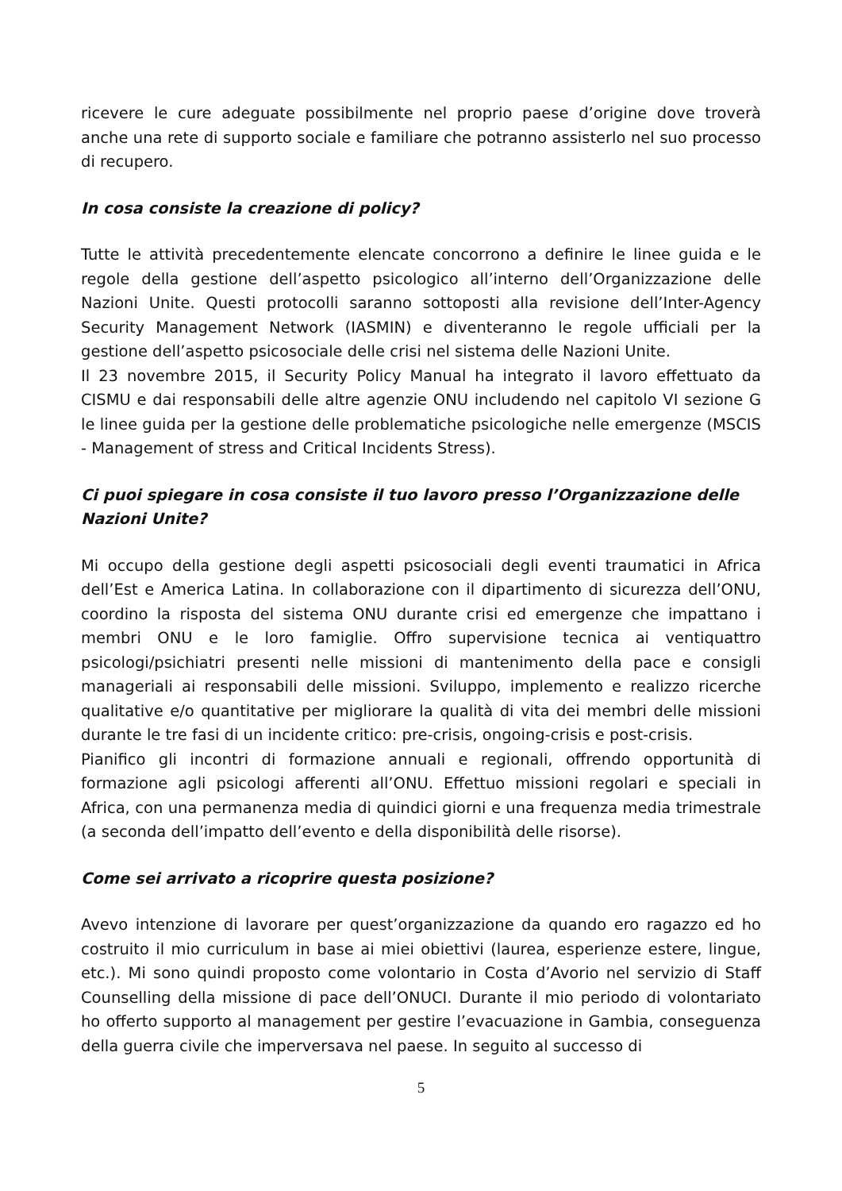ricevere le cure adeguate possibilmente nel proprio paese d’origine dove troverà anche una rete di supporto sociale e familiare che potranno assisterlo nel suo processo di recupero.
In cosa consiste la creazione di policy?
Tutte le attività precedentemente elencate concorrono a definire le linee guida e le regole della gestione dell’aspetto psicologico all’interno dell’Organizzazione delle Nazioni Unite. Questi protocolli saranno sottoposti alla revisione dell’Inter-Agency Security Management Network (IASMIN) e diventeranno le regole ufficiali per la gestione dell’aspetto psicosociale delle crisi nel sistema delle Nazioni Unite.
Il 23 novembre 2015, il Security Policy Manual ha integrato il lavoro effettuato da CISMU e dai responsabili delle altre agenzie ONU includendo nel capitolo VI sezione G le linee guida per la gestione delle problematiche psicologiche nelle emergenze (MSCIS - Management of stress and Critical Incidents Stress).
Ci puoi spiegare in cosa consiste il tuo lavoro presso l’Organizzazione delle Nazioni Unite?
Mi occupo della gestione degli aspetti psicosociali degli eventi traumatici in Africa dell’Est e America Latina. In collaborazione con il dipartimento di sicurezza dell’ONU, coordino la risposta del sistema ONU durante crisi ed emergenze che impattano i membri ONU e le loro famiglie. Offro supervisione tecnica ai ventiquattro psicologi/psichiatri presenti nelle missioni di mantenimento della pace e consigli manageriali ai responsabili delle missioni. Sviluppo, implemento e realizzo ricerche qualitative e/o quantitative per migliorare la qualità di vita dei membri delle missioni durante le tre fasi di un incidente critico: pre-crisis, ongoing-crisis e post-crisis.
Pianifico gli incontri di formazione annuali e regionali, offrendo opportunità di formazione agli psicologi afferenti all’ONU. Effettuo missioni regolari e speciali in Africa, con una permanenza media di quindici giorni e una frequenza media trimestrale (a seconda dell’impatto dell’evento e della disponibilità delle risorse).
Come sei arrivato a ricoprire questa posizione?
Avevo intenzione di lavorare per quest’organizzazione da quando ero ragazzo ed ho costruito il mio curriculum in base ai miei obiettivi (laurea, esperienze estere, lingue, etc.). Mi sono quindi proposto come volontario in Costa d’Avorio nel servizio di Staff Counselling della missione di pace dell’ONUCI. Durante il mio periodo di volontariato ho offerto supporto al management per gestire l’evacuazione in Gambia, conseguenza della guerra civile che imperversava nel paese. In seguito al successo di
5